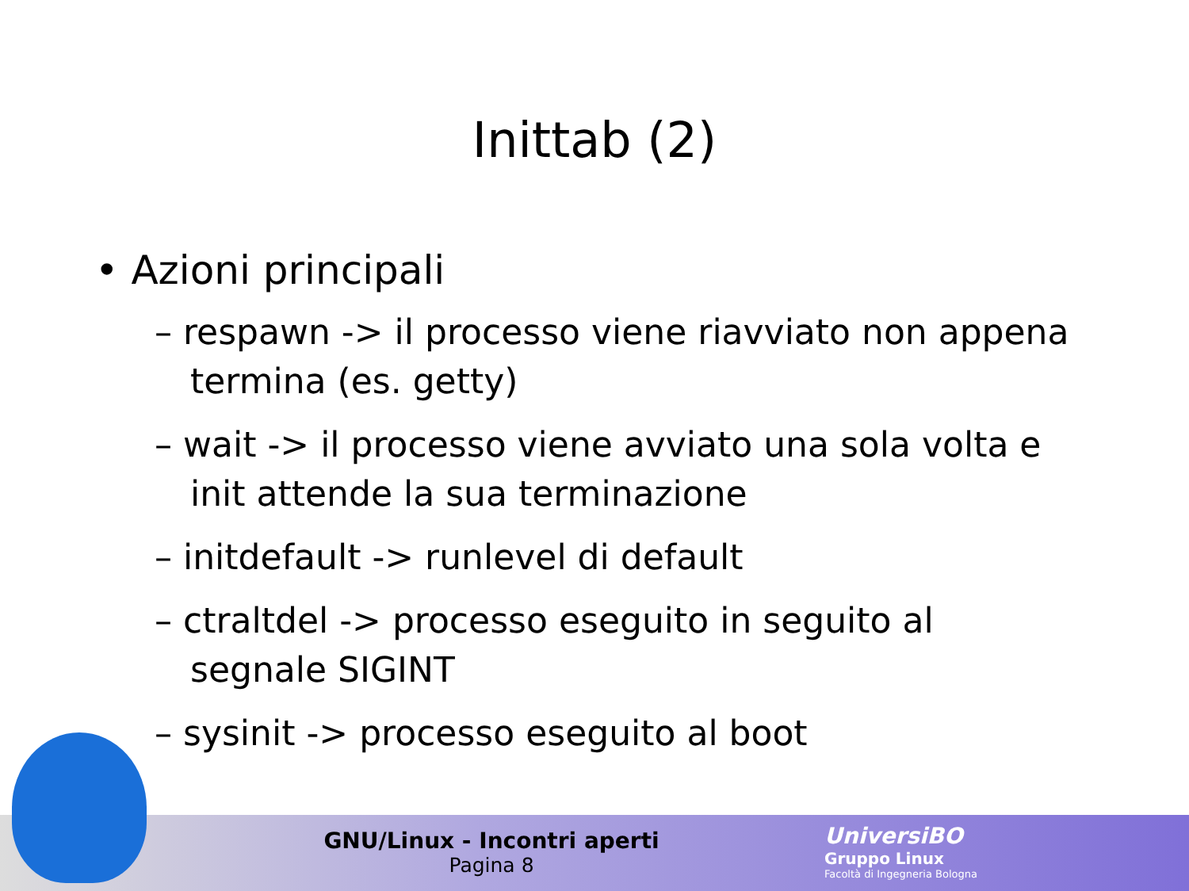Inittab (2)
• Azioni principali
– respawn -> il processo viene riavviato non appena termina (es. getty)
– wait -> il processo viene avviato una sola volta e init attende la sua terminazione
– initdefault -> runlevel di default
– ctraltdel -> processo eseguito in seguito al segnale SIGINT
– sysinit -> processo eseguito al boot
GNU/Linux - Incontri aperti
Pagina 8
UniversiBO
Gruppo Linux
Facoltà di Ingegneria Bologna